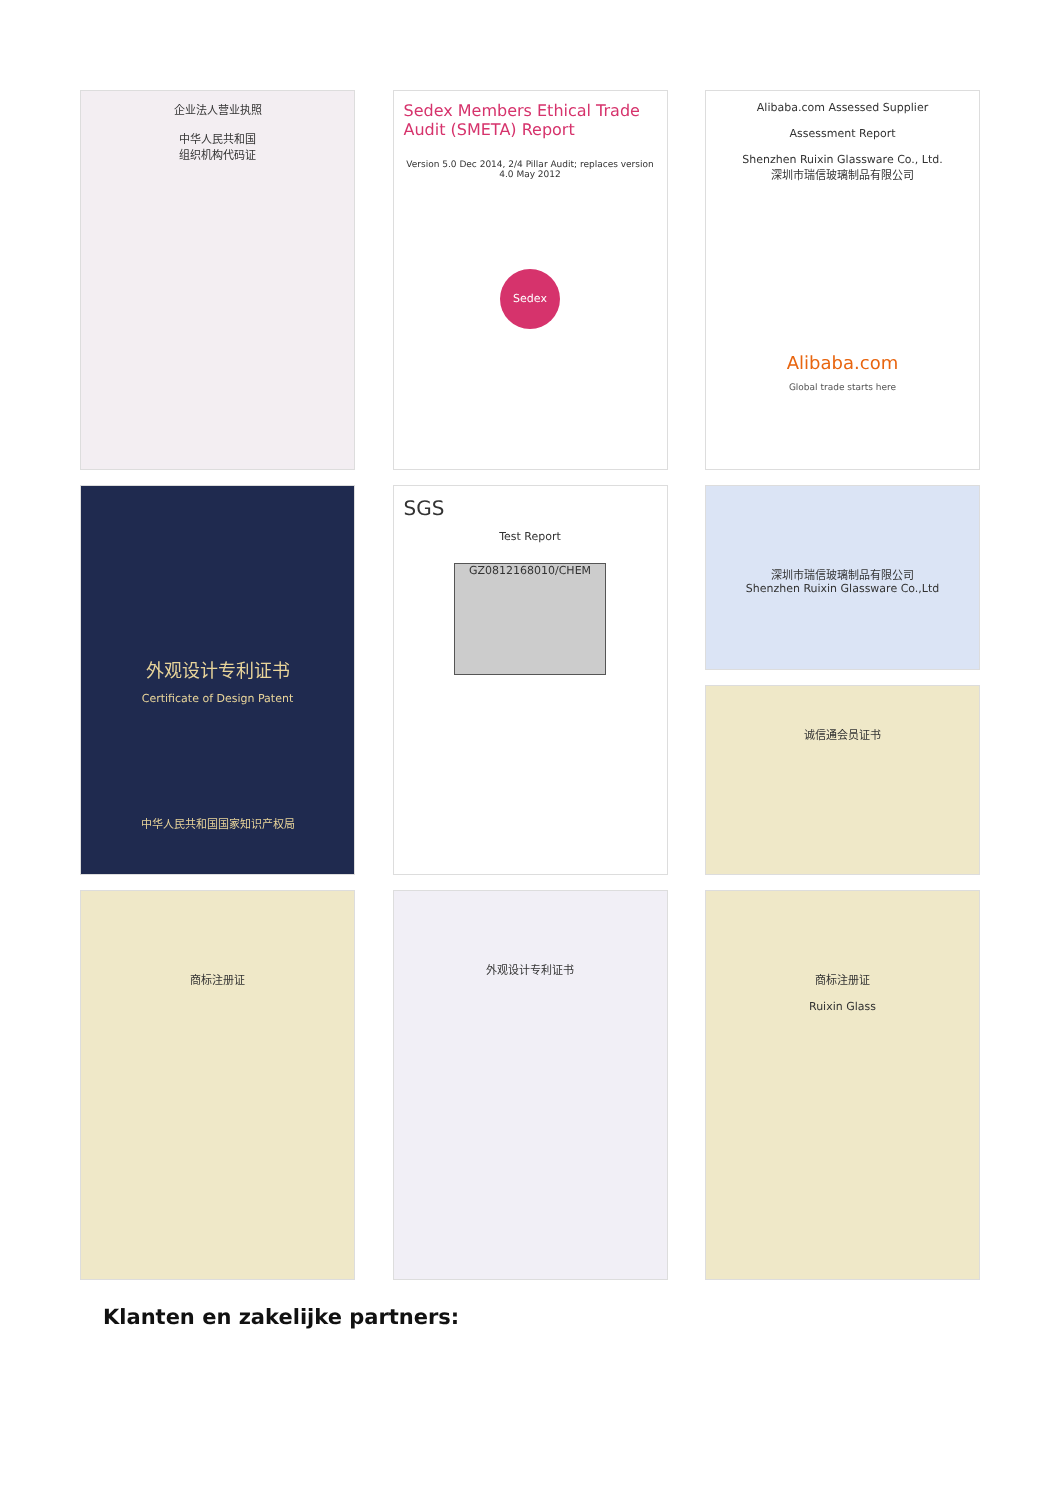企业法人营业执照
中华人民共和国
组织机构代码证
Sedex Members Ethical Trade Audit (SMETA) Report
Version 5.0 Dec 2014, 2/4 Pillar Audit; replaces version 4.0 May 2012
Sedex
Alibaba.com Assessed Supplier
Assessment Report
Shenzhen Ruixin Glassware Co., Ltd.
深圳市瑞信玻璃制品有限公司
Alibaba.com
Global trade starts here
外观设计专利证书
Certificate of Design Patent
中华人民共和国国家知识产权局
SGS
Test Report
GZ0812168010/CHEM
深圳市瑞信玻璃制品有限公司
Shenzhen Ruixin Glassware Co.,Ltd
诚信通会员证书
商标注册证
外观设计专利证书
商标注册证
Ruixin Glass
Klanten en zakelijke partners: